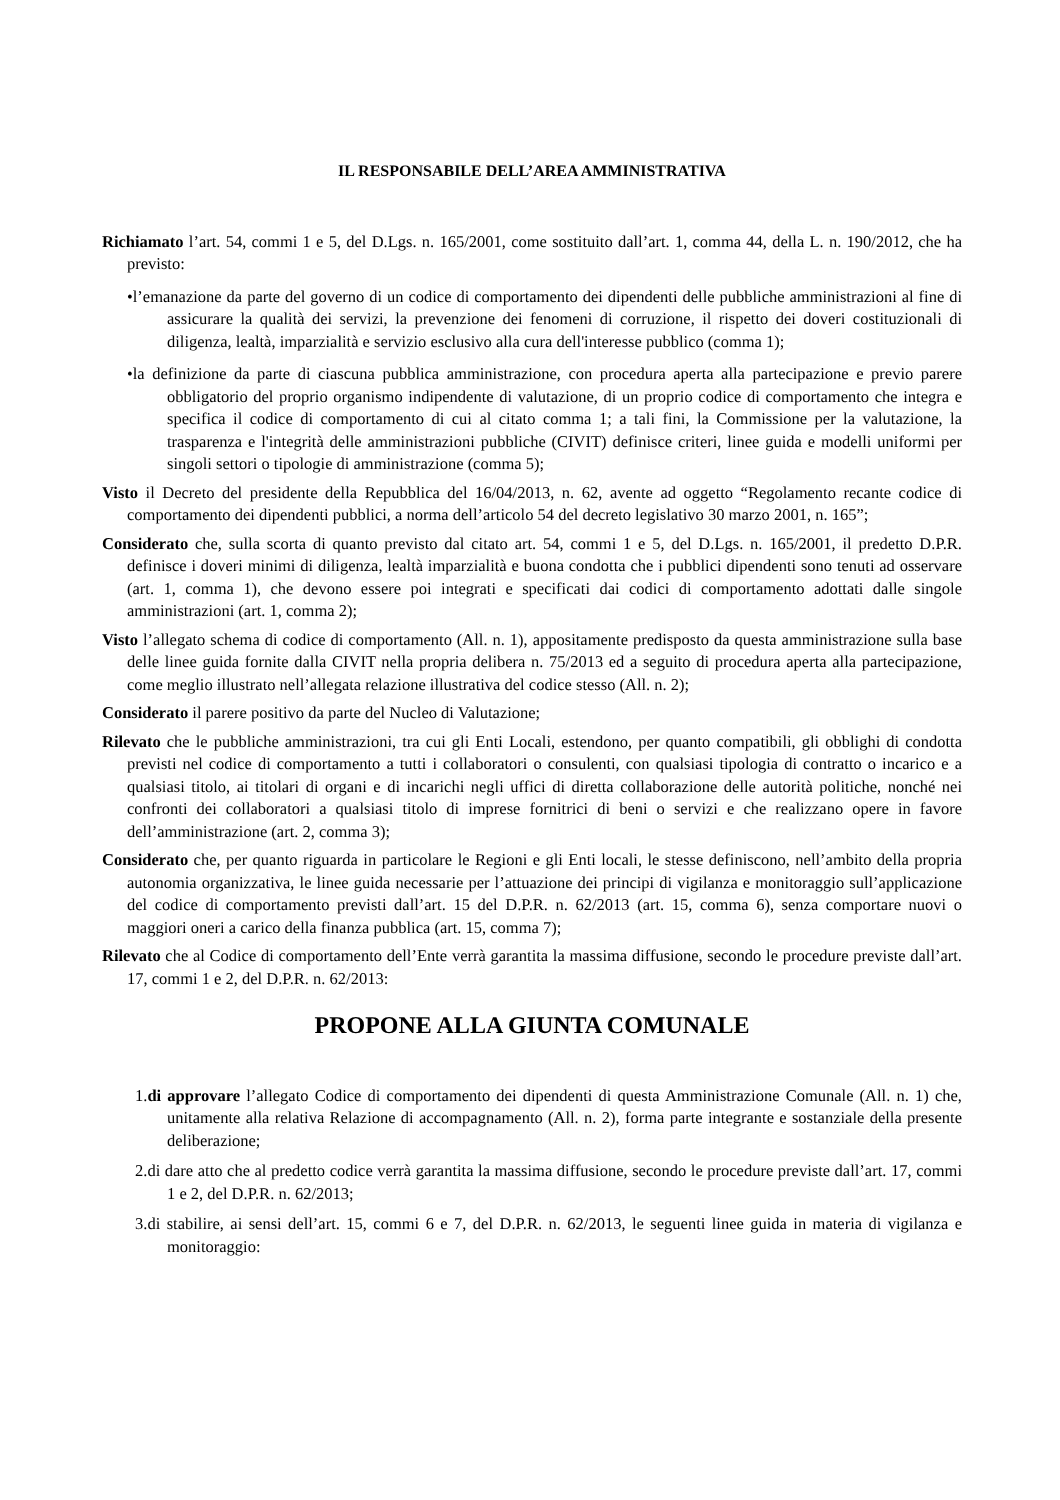IL RESPONSABILE DELL’AREA AMMINISTRATIVA
Richiamato l’art. 54, commi 1 e 5, del D.Lgs. n. 165/2001, come sostituito dall’art. 1, comma 44, della L. n. 190/2012, che ha previsto:
•l’emanazione da parte del governo di un codice di comportamento dei dipendenti delle pubbliche amministrazioni al fine di assicurare la qualità dei servizi, la prevenzione dei fenomeni di corruzione, il rispetto dei doveri costituzionali di diligenza, lealtà, imparzialità e servizio esclusivo alla cura dell'interesse pubblico (comma 1);
•la definizione da parte di ciascuna pubblica amministrazione, con procedura aperta alla partecipazione e previo parere obbligatorio del proprio organismo indipendente di valutazione, di un proprio codice di comportamento che integra e specifica il codice di comportamento di cui al citato comma 1; a tali fini, la Commissione per la valutazione, la trasparenza e l'integrità delle amministrazioni pubbliche (CIVIT) definisce criteri, linee guida e modelli uniformi per singoli settori o tipologie di amministrazione (comma 5);
Visto il Decreto del presidente della Repubblica del 16/04/2013, n. 62, avente ad oggetto “Regolamento recante codice di comportamento dei dipendenti pubblici, a norma dell’articolo 54 del decreto legislativo 30 marzo 2001, n. 165”;
Considerato che, sulla scorta di quanto previsto dal citato art. 54, commi 1 e 5, del D.Lgs. n. 165/2001, il predetto D.P.R. definisce i doveri minimi di diligenza, lealtà imparzialità e buona condotta che i pubblici dipendenti sono tenuti ad osservare (art. 1, comma 1), che devono essere poi integrati e specificati dai codici di comportamento adottati dalle singole amministrazioni (art. 1, comma 2);
Visto l’allegato schema di codice di comportamento (All. n. 1), appositamente predisposto da questa amministrazione sulla base delle linee guida fornite dalla CIVIT nella propria delibera n. 75/2013 ed a seguito di procedura aperta alla partecipazione, come meglio illustrato nell’allegata relazione illustrativa del codice stesso (All. n. 2);
Considerato il parere positivo da parte del Nucleo di Valutazione;
Rilevato che le pubbliche amministrazioni, tra cui gli Enti Locali, estendono, per quanto compatibili, gli obblighi di condotta previsti nel codice di comportamento a tutti i collaboratori o consulenti, con qualsiasi tipologia di contratto o incarico e a qualsiasi titolo, ai titolari di organi e di incarichi negli uffici di diretta collaborazione delle autorità politiche, nonché nei confronti dei collaboratori a qualsiasi titolo di imprese fornitrici di beni o servizi e che realizzano opere in favore dell’amministrazione (art. 2, comma 3);
Considerato che, per quanto riguarda in particolare le Regioni e gli Enti locali, le stesse definiscono, nell’ambito della propria autonomia organizzativa, le linee guida necessarie per l’attuazione dei principi di vigilanza e monitoraggio sull’applicazione del codice di comportamento previsti dall’art. 15 del D.P.R. n. 62/2013 (art. 15, comma 6), senza comportare nuovi o maggiori oneri a carico della finanza pubblica (art. 15, comma 7);
Rilevato che al Codice di comportamento dell’Ente verrà garantita la massima diffusione, secondo le procedure previste dall’art. 17, commi 1 e 2, del D.P.R. n. 62/2013:
PROPONE ALLA GIUNTA COMUNALE
1.di approvare l’allegato Codice di comportamento dei dipendenti di questa Amministrazione Comunale (All. n. 1) che, unitamente alla relativa Relazione di accompagnamento (All. n. 2), forma parte integrante e sostanziale della presente deliberazione;
2.di dare atto che al predetto codice verrà garantita la massima diffusione, secondo le procedure previste dall’art. 17, commi 1 e 2, del D.P.R. n. 62/2013;
3.di stabilire, ai sensi dell’art. 15, commi 6 e 7, del D.P.R. n. 62/2013, le seguenti linee guida in materia di vigilanza e monitoraggio: